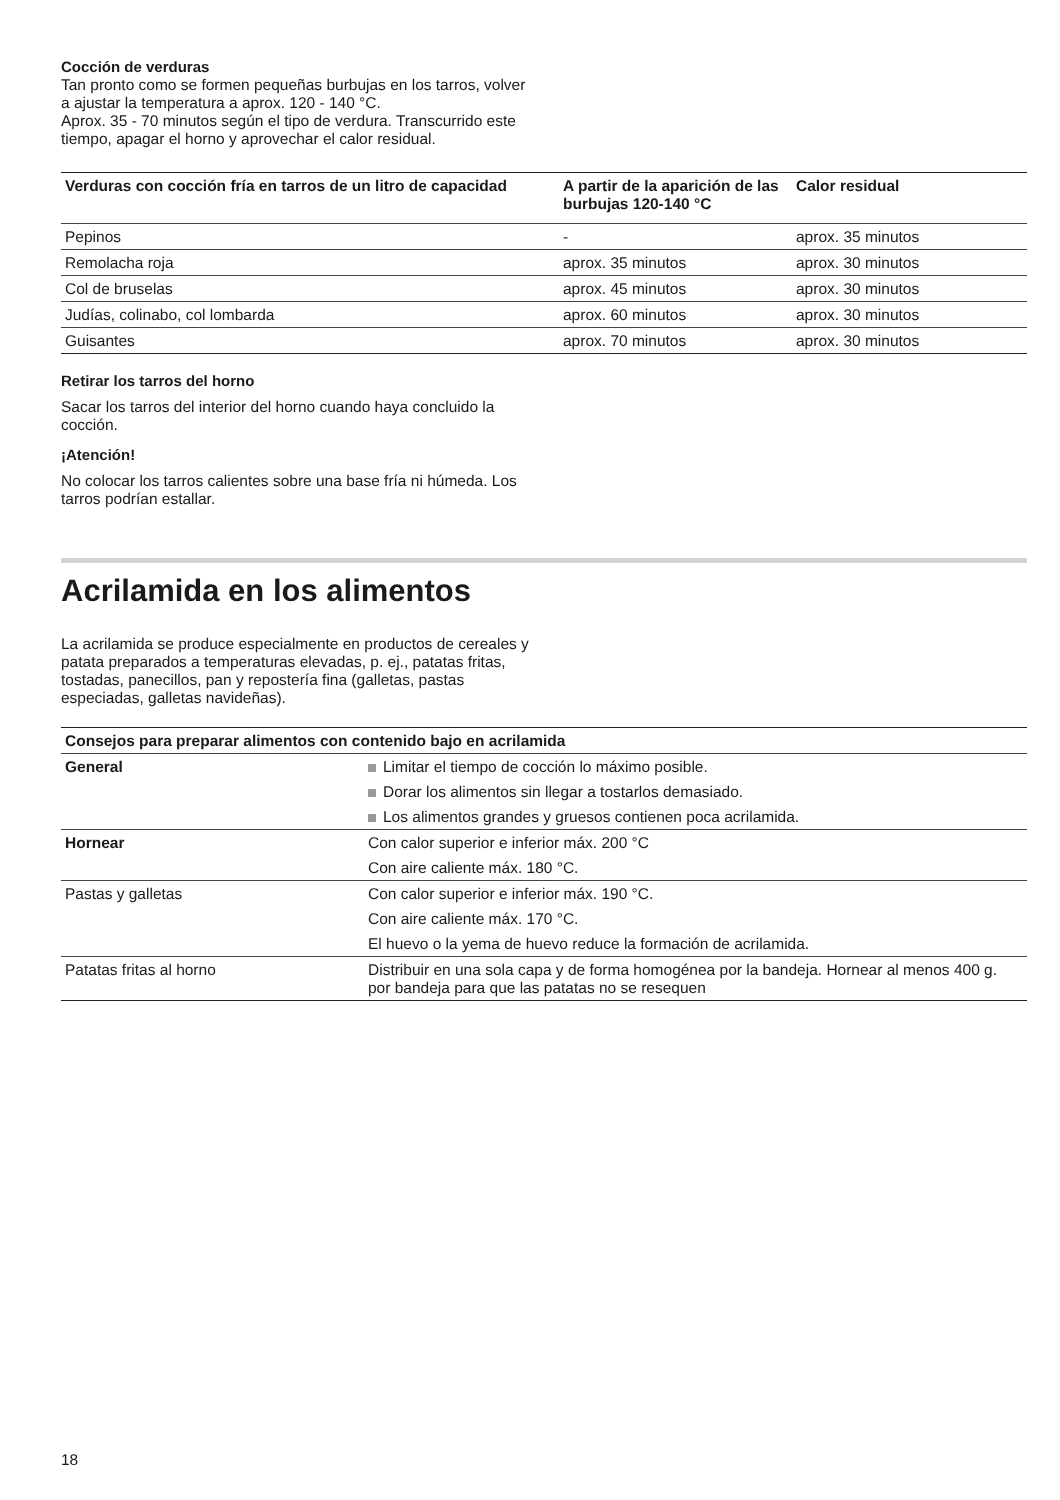Cocción de verduras
Tan pronto como se formen pequeñas burbujas en los tarros, volver a ajustar la temperatura a aprox. 120 - 140 °C.
Aprox. 35 - 70 minutos según el tipo de verdura. Transcurrido este tiempo, apagar el horno y aprovechar el calor residual.
| Verduras con cocción fría en tarros de un litro de capacidad | A partir de la aparición de las burbujas 120-140 °C | Calor residual |
| --- | --- | --- |
| Pepinos | - | aprox. 35 minutos |
| Remolacha roja | aprox. 35 minutos | aprox. 30 minutos |
| Col de bruselas | aprox. 45 minutos | aprox. 30 minutos |
| Judías, colinabo, col lombarda | aprox. 60 minutos | aprox. 30 minutos |
| Guisantes | aprox. 70 minutos | aprox. 30 minutos |
Retirar los tarros del horno
Sacar los tarros del interior del horno cuando haya concluido la cocción.
¡Atención!
No colocar los tarros calientes sobre una base fría ni húmeda. Los tarros podrían estallar.
Acrilamida en los alimentos
La acrilamida se produce especialmente en productos de cereales y patata preparados a temperaturas elevadas, p. ej., patatas fritas, tostadas, panecillos, pan y repostería fina (galletas, pastas especiadas, galletas navideñas).
| Consejos para preparar alimentos con contenido bajo en acrilamida | |
| --- | --- |
| General | Limitar el tiempo de cocción lo máximo posible. Dorar los alimentos sin llegar a tostarlos demasiado. Los alimentos grandes y gruesos contienen poca acrilamida. |
| Hornear | Con calor superior e inferior máx. 200 °C Con aire caliente máx. 180 °C. |
| Pastas y galletas | Con calor superior e inferior máx. 190 °C. Con aire caliente máx. 170 °C. El huevo o la yema de huevo reduce la formación de acrilamida. |
| Patatas fritas al horno | Distribuir en una sola capa y de forma homogénea por la bandeja. Hornear al menos 400 g. por bandeja para que las patatas no se resequen |
18